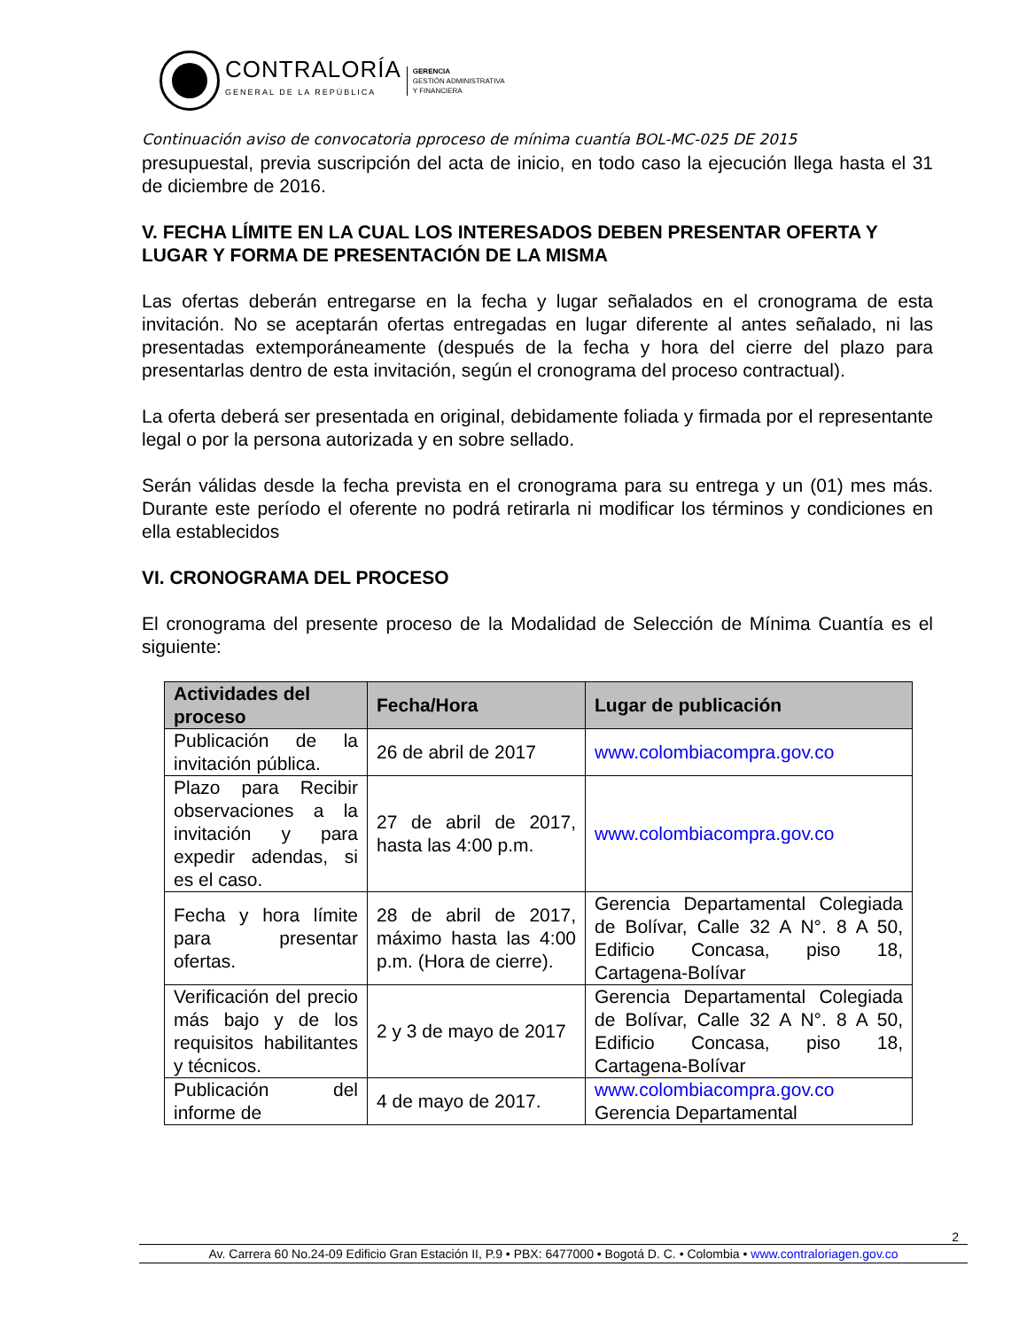CONTRALORÍA
GENERAL DE LA REPÚBLICA
GERENCIA
GESTIÓN ADMINISTRATIVA
Y FINANCIERA
Continuación aviso de convocatoria pproceso de mínima cuantía BOL-MC-025 DE 2015
presupuestal, previa suscripción del acta de inicio, en todo caso la ejecución llega hasta el 31 de diciembre de 2016.
V. FECHA LÍMITE EN LA CUAL LOS INTERESADOS DEBEN PRESENTAR OFERTA Y LUGAR Y FORMA DE PRESENTACIÓN DE LA MISMA
Las ofertas deberán entregarse en la fecha y lugar señalados en el cronograma de esta invitación. No se aceptarán ofertas entregadas en lugar diferente al antes señalado, ni las presentadas extemporáneamente (después de la fecha y hora del cierre del plazo para presentarlas dentro de esta invitación, según el cronograma del proceso contractual).
La oferta deberá ser presentada en original, debidamente foliada y firmada por el representante legal o por la persona autorizada y en sobre sellado.
Serán válidas desde la fecha prevista en el cronograma para su entrega y un (01) mes más. Durante este período el oferente no podrá retirarla ni modificar los términos y condiciones en ella establecidos
VI. CRONOGRAMA DEL PROCESO
El cronograma del presente proceso de la Modalidad de Selección de Mínima Cuantía es el siguiente:
| Actividades del proceso | Fecha/Hora | Lugar de publicación |
| --- | --- | --- |
| Publicación de la invitación pública. | 26 de abril de 2017 | www.colombiacompra.gov.co |
| Plazo para Recibir observaciones a la invitación y para expedir adendas, si es el caso. | 27 de abril de 2017, hasta las 4:00 p.m. | www.colombiacompra.gov.co |
| Fecha y hora límite para presentar ofertas. | 28 de abril de 2017, máximo hasta las 4:00 p.m. (Hora de cierre). | Gerencia Departamental Colegiada de Bolívar, Calle 32 A N°. 8 A 50, Edificio Concasa, piso 18, Cartagena-Bolívar |
| Verificación del precio más bajo y de los requisitos habilitantes y técnicos. | 2 y 3 de mayo de 2017 | Gerencia Departamental Colegiada de Bolívar, Calle 32 A N°. 8 A 50, Edificio Concasa, piso 18, Cartagena-Bolívar |
| Publicación del informe de | 4 de mayo de 2017. | www.colombiacompra.gov.co Gerencia Departamental |
2
Av. Carrera 60 No.24-09 Edificio Gran Estación II, P.9 • PBX: 6477000 • Bogotá D. C. • Colombia • www.contraloriagen.gov.co